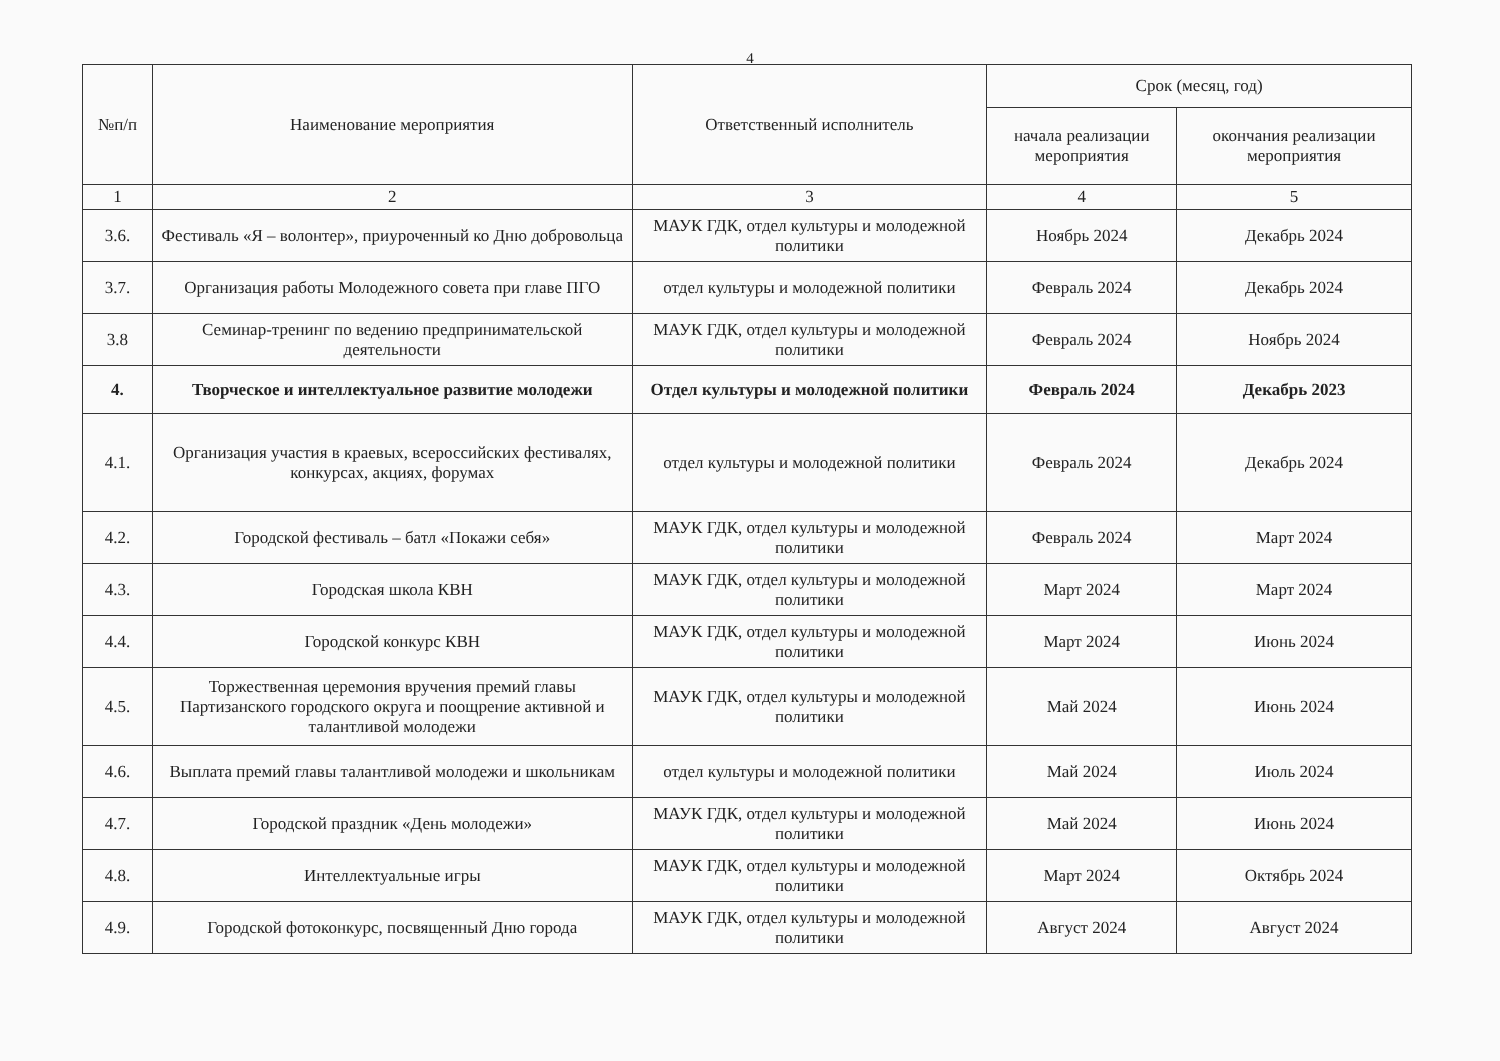4
| №п/п | Наименование мероприятия | Ответственный исполнитель | Срок (месяц, год) | |
| --- | --- | --- | --- | --- |
| | | | начала реализации мероприятия | окончания реализации мероприятия |
| 1 | 2 | 3 | 4 | 5 |
| 3.6. | Фестиваль «Я – волонтер», приуроченный ко Дню добровольца | МАУК ГДК, отдел культуры и молодежной политики | Ноябрь 2024 | Декабрь 2024 |
| 3.7. | Организация работы Молодежного совета при главе ПГО | отдел культуры и молодежной политики | Февраль 2024 | Декабрь 2024 |
| 3.8 | Семинар-тренинг по ведению предпринимательской деятельности | МАУК ГДК, отдел культуры и молодежной политики | Февраль 2024 | Ноябрь 2024 |
| 4. | Творческое и интеллектуальное развитие молодежи | Отдел культуры и молодежной политики | Февраль 2024 | Декабрь 2023 |
| 4.1. | Организация участия в краевых, всероссийских фестивалях, конкурсах, акциях, форумах | отдел культуры и молодежной политики | Февраль 2024 | Декабрь 2024 |
| 4.2. | Городской фестиваль – батл «Покажи себя» | МАУК ГДК, отдел культуры и молодежной политики | Февраль 2024 | Март 2024 |
| 4.3. | Городская школа КВН | МАУК ГДК, отдел культуры и молодежной политики | Март 2024 | Март 2024 |
| 4.4. | Городской конкурс КВН | МАУК ГДК, отдел культуры и молодежной политики | Март 2024 | Июнь 2024 |
| 4.5. | Торжественная церемония вручения премий главы Партизанского городского округа и поощрение активной и талантливой молодежи | МАУК ГДК, отдел культуры и молодежной политики | Май 2024 | Июнь 2024 |
| 4.6. | Выплата премий главы талантливой молодежи и школьникам | отдел культуры и молодежной политики | Май 2024 | Июль 2024 |
| 4.7. | Городской праздник «День молодежи» | МАУК ГДК, отдел культуры и молодежной политики | Май 2024 | Июнь 2024 |
| 4.8. | Интеллектуальные игры | МАУК ГДК, отдел культуры и молодежной политики | Март 2024 | Октябрь 2024 |
| 4.9. | Городской фотоконкурс, посвященный Дню города | МАУК ГДК, отдел культуры и молодежной политики | Август 2024 | Август 2024 |